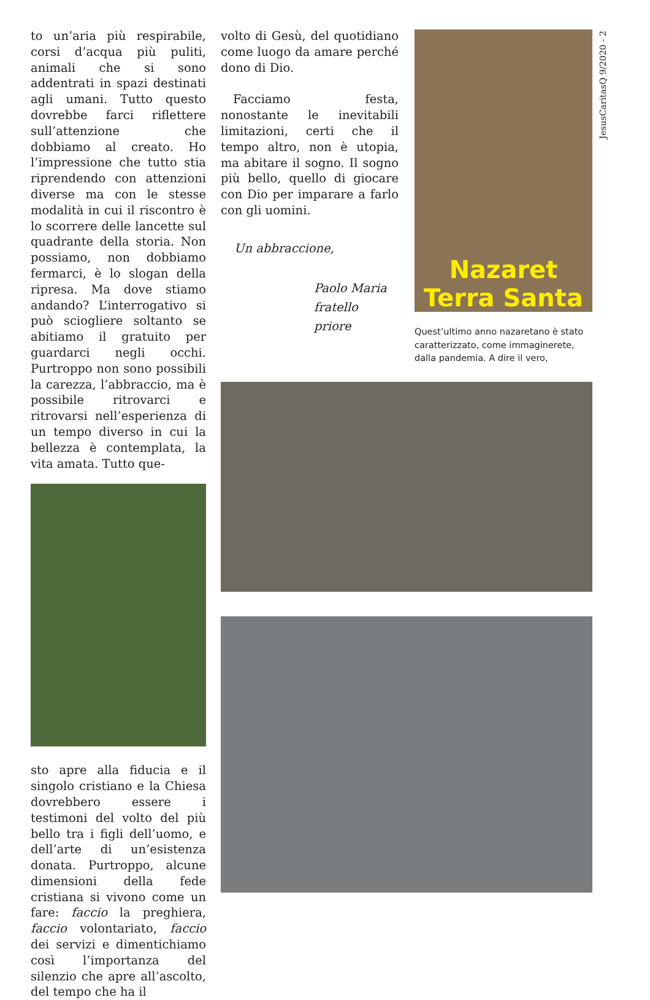to un’aria più respirabile, corsi d’acqua più puliti, animali che si sono addentrati in spazi destinati agli umani. Tutto questo dovrebbe farci riflettere sull’attenzione che dobbiamo al creato. Ho l’impressione che tutto stia riprendendo con attenzioni diverse ma con le stesse modalità in cui il riscontro è lo scorrere delle lancette sul quadrante della storia. Non possiamo, non dobbiamo fermarci, è lo slogan della ripresa. Ma dove stiamo andando? L’interrogativo si può sciogliere soltanto se abitiamo il gratuito per guardarci negli occhi. Purtroppo non sono possibili la carezza, l’abbraccio, ma è possibile ritrovarci e ritrovarsi nell’esperienza di un tempo diverso in cui la bellezza è contemplata, la vita amata. Tutto que-
sto apre alla fiducia e il singolo cristiano e la Chiesa dovrebbero essere i testimoni del volto del più bello tra i figli dell’uomo, e dell’arte di un’esistenza donata. Purtroppo, alcune dimensioni della fede cristiana si vivono come un fare: faccio la preghiera, faccio volontariato, faccio dei servizi e dimentichiamo così l’importanza del silenzio che apre all’ascolto, del tempo che ha il
volto di Gesù, del quotidiano come luogo da amare perché dono di Dio.
Facciamo festa, nonostante le inevitabili limitazioni, certi che il tempo altro, non è utopia, ma abitare il sogno. Il sogno più bello, quello di giocare con Dio per imparare a farlo con gli uomini.
Un abbraccione,
Paolo Maria
fratello priore
Nazaret
Terra Santa
Quest’ultimo anno nazaretano è stato caratterizzato, come immaginerete, dalla pandemia. A dire il vero,
JesusCaritasQ 9/2020 - 2